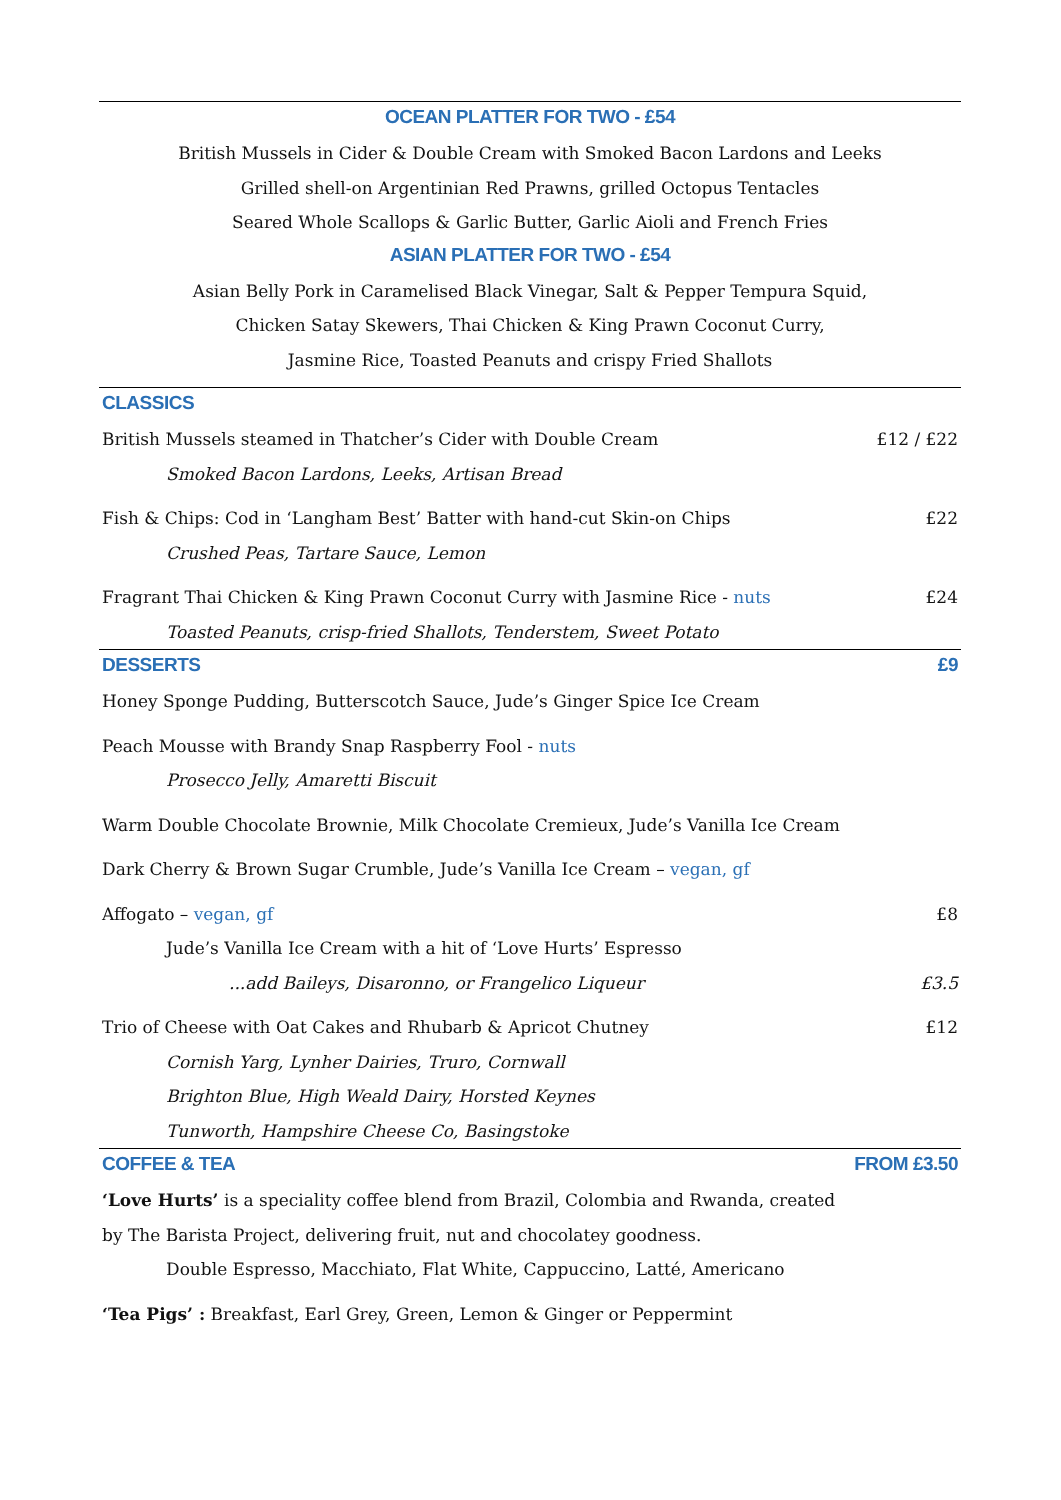OCEAN PLATTER FOR TWO - £54
British Mussels in Cider & Double Cream with Smoked Bacon Lardons and Leeks
Grilled shell-on Argentinian Red Prawns, grilled Octopus Tentacles
Seared Whole Scallops & Garlic Butter, Garlic Aioli and French Fries
ASIAN PLATTER FOR TWO - £54
Asian Belly Pork in Caramelised Black Vinegar, Salt & Pepper Tempura Squid,
Chicken Satay Skewers, Thai Chicken & King Prawn Coconut Curry,
Jasmine Rice, Toasted Peanuts and crispy Fried Shallots
CLASSICS
British Mussels steamed in Thatcher’s Cider with Double Cream £12 / £22
Smoked Bacon Lardons, Leeks, Artisan Bread
Fish & Chips: Cod in ‘Langham Best’ Batter with hand-cut Skin-on Chips £22
Crushed Peas, Tartare Sauce, Lemon
Fragrant Thai Chicken & King Prawn Coconut Curry with Jasmine Rice - nuts £24
Toasted Peanuts, crisp-fried Shallots, Tenderstem, Sweet Potato
DESSERTS £9
Honey Sponge Pudding, Butterscotch Sauce, Jude’s Ginger Spice Ice Cream
Peach Mousse with Brandy Snap Raspberry Fool - nuts
Prosecco Jelly, Amaretti Biscuit
Warm Double Chocolate Brownie, Milk Chocolate Cremieux, Jude’s Vanilla Ice Cream
Dark Cherry & Brown Sugar Crumble, Jude’s Vanilla Ice Cream – vegan, gf
Affogato – vegan, gf £8
Jude’s Vanilla Ice Cream with a hit of ‘Love Hurts’ Espresso
...add Baileys, Disaronno, or Frangelico Liqueur £3.5
Trio of Cheese with Oat Cakes and Rhubarb & Apricot Chutney £12
Cornish Yarg, Lynher Dairies, Truro, Cornwall
Brighton Blue, High Weald Dairy, Horsted Keynes
Tunworth, Hampshire Cheese Co, Basingstoke
COFFEE & TEA FROM £3.50
‘Love Hurts’ is a speciality coffee blend from Brazil, Colombia and Rwanda, created
by The Barista Project, delivering fruit, nut and chocolatey goodness.
Double Espresso, Macchiato, Flat White, Cappuccino, Latté, Americano
‘Tea Pigs’ : Breakfast, Earl Grey, Green, Lemon & Ginger or Peppermint